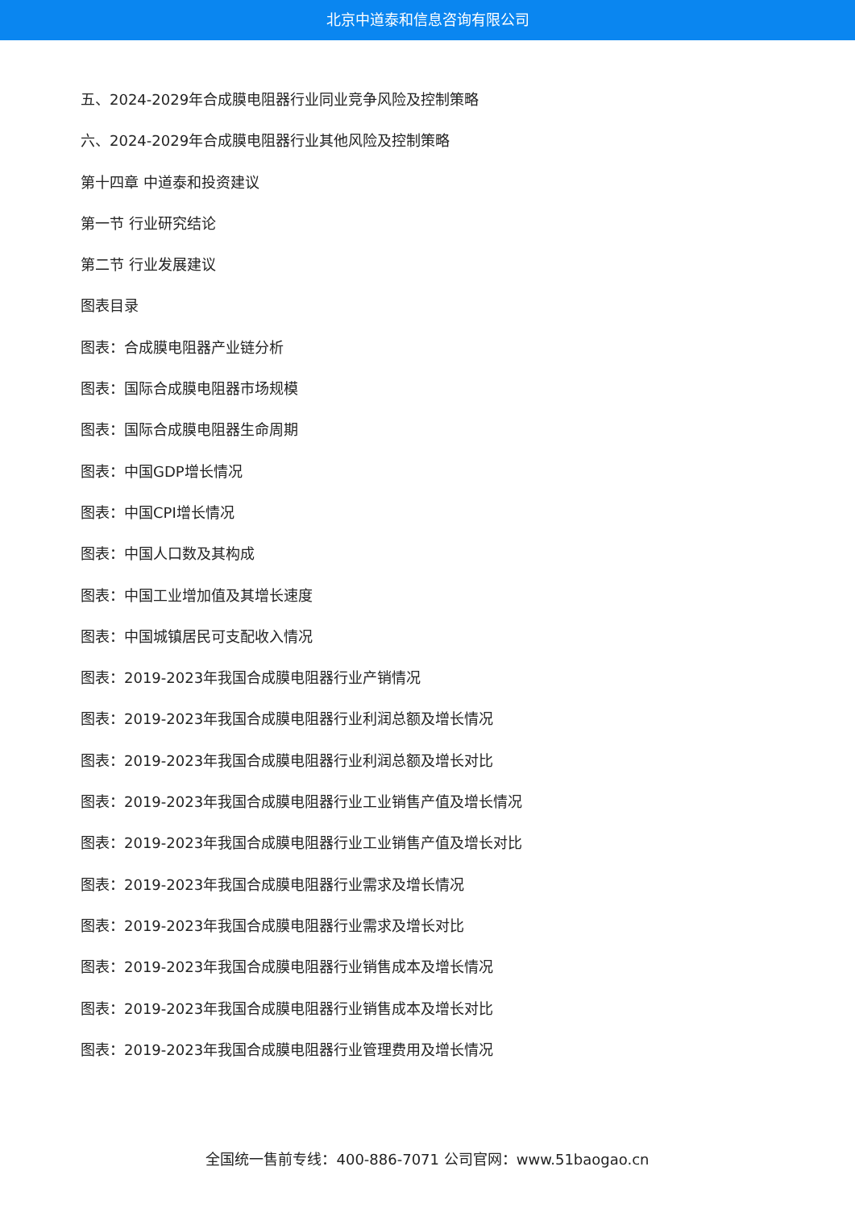北京中道泰和信息咨询有限公司
五、2024-2029年合成膜电阻器行业同业竞争风险及控制策略
六、2024-2029年合成膜电阻器行业其他风险及控制策略
第十四章 中道泰和投资建议
第一节 行业研究结论
第二节 行业发展建议
图表目录
图表：合成膜电阻器产业链分析
图表：国际合成膜电阻器市场规模
图表：国际合成膜电阻器生命周期
图表：中国GDP增长情况
图表：中国CPI增长情况
图表：中国人口数及其构成
图表：中国工业增加值及其增长速度
图表：中国城镇居民可支配收入情况
图表：2019-2023年我国合成膜电阻器行业产销情况
图表：2019-2023年我国合成膜电阻器行业利润总额及增长情况
图表：2019-2023年我国合成膜电阻器行业利润总额及增长对比
图表：2019-2023年我国合成膜电阻器行业工业销售产值及增长情况
图表：2019-2023年我国合成膜电阻器行业工业销售产值及增长对比
图表：2019-2023年我国合成膜电阻器行业需求及增长情况
图表：2019-2023年我国合成膜电阻器行业需求及增长对比
图表：2019-2023年我国合成膜电阻器行业销售成本及增长情况
图表：2019-2023年我国合成膜电阻器行业销售成本及增长对比
图表：2019-2023年我国合成膜电阻器行业管理费用及增长情况
全国统一售前专线：400-886-7071 公司官网：www.51baogao.cn